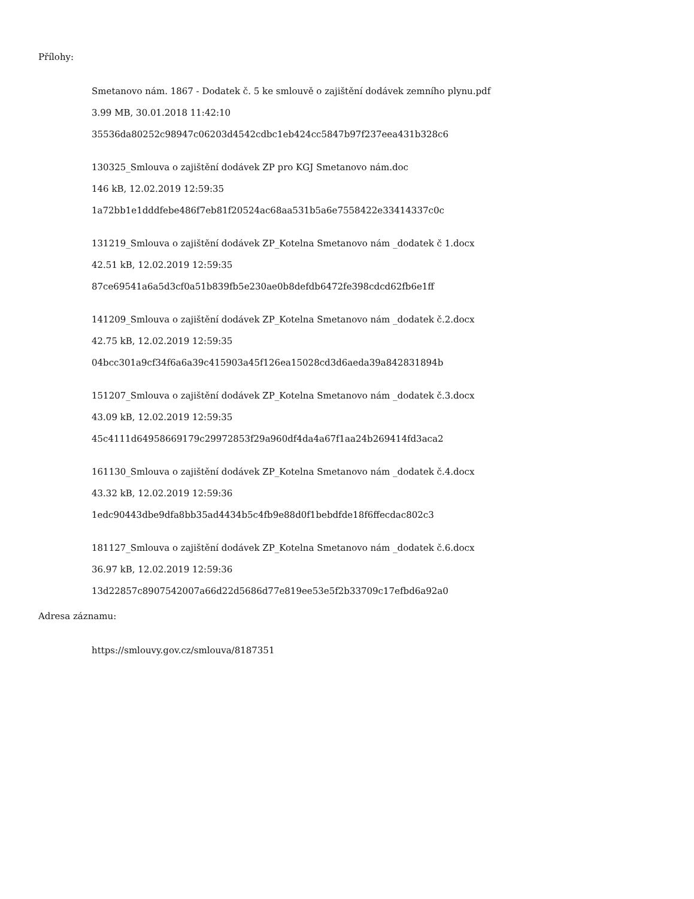Přílohy:
Smetanovo nám. 1867 - Dodatek č. 5 ke smlouvě o zajištění dodávek zemního plynu.pdf
3.99 MB, 30.01.2018 11:42:10
35536da80252c98947c06203d4542cdbc1eb424cc5847b97f237eea431b328c6
130325_Smlouva o zajištění dodávek ZP pro KGJ Smetanovo nám.doc
146 kB, 12.02.2019 12:59:35
1a72bb1e1dddfebe486f7eb81f20524ac68aa531b5a6e7558422e33414337c0c
131219_Smlouva o zajištění dodávek ZP_Kotelna Smetanovo nám _dodatek č 1.docx
42.51 kB, 12.02.2019 12:59:35
87ce69541a6a5d3cf0a51b839fb5e230ae0b8defdb6472fe398cdcd62fb6e1ff
141209_Smlouva o zajištění dodávek ZP_Kotelna Smetanovo nám _dodatek č.2.docx
42.75 kB, 12.02.2019 12:59:35
04bcc301a9cf34f6a6a39c415903a45f126ea15028cd3d6aeda39a842831894b
151207_Smlouva o zajištění dodávek ZP_Kotelna Smetanovo nám _dodatek č.3.docx
43.09 kB, 12.02.2019 12:59:35
45c4111d64958669179c29972853f29a960df4da4a67f1aa24b269414fd3aca2
161130_Smlouva o zajištění dodávek ZP_Kotelna Smetanovo nám _dodatek č.4.docx
43.32 kB, 12.02.2019 12:59:36
1edc90443dbe9dfa8bb35ad4434b5c4fb9e88d0f1bebdfde18f6ffecdac802c3
181127_Smlouva o zajištění dodávek ZP_Kotelna Smetanovo nám _dodatek č.6.docx
36.97 kB, 12.02.2019 12:59:36
13d22857c8907542007a66d22d5686d77e819ee53e5f2b33709c17efbd6a92a0
Adresa záznamu:
https://smlouvy.gov.cz/smlouva/8187351